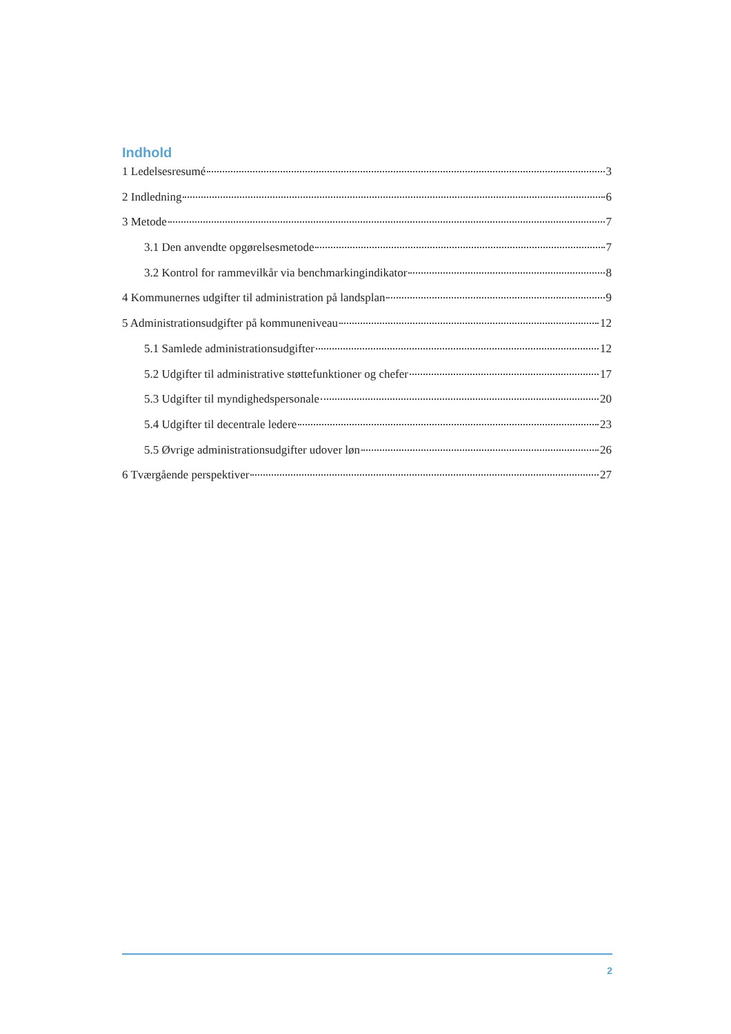Indhold
1 Ledelsesresumé 3
2 Indledning 6
3 Metode 7
3.1 Den anvendte opgørelsesmetode 7
3.2 Kontrol for rammevilkår via benchmarkingindikator 8
4 Kommunernes udgifter til administration på landsplan 9
5 Administrationsudgifter på kommuneniveau 12
5.1 Samlede administrationsudgifter 12
5.2 Udgifter til administrative støttefunktioner og chefer 17
5.3 Udgifter til myndighedspersonale 20
5.4 Udgifter til decentrale ledere 23
5.5 Øvrige administrationsudgifter udover løn 26
6 Tværgående perspektiver 27
2